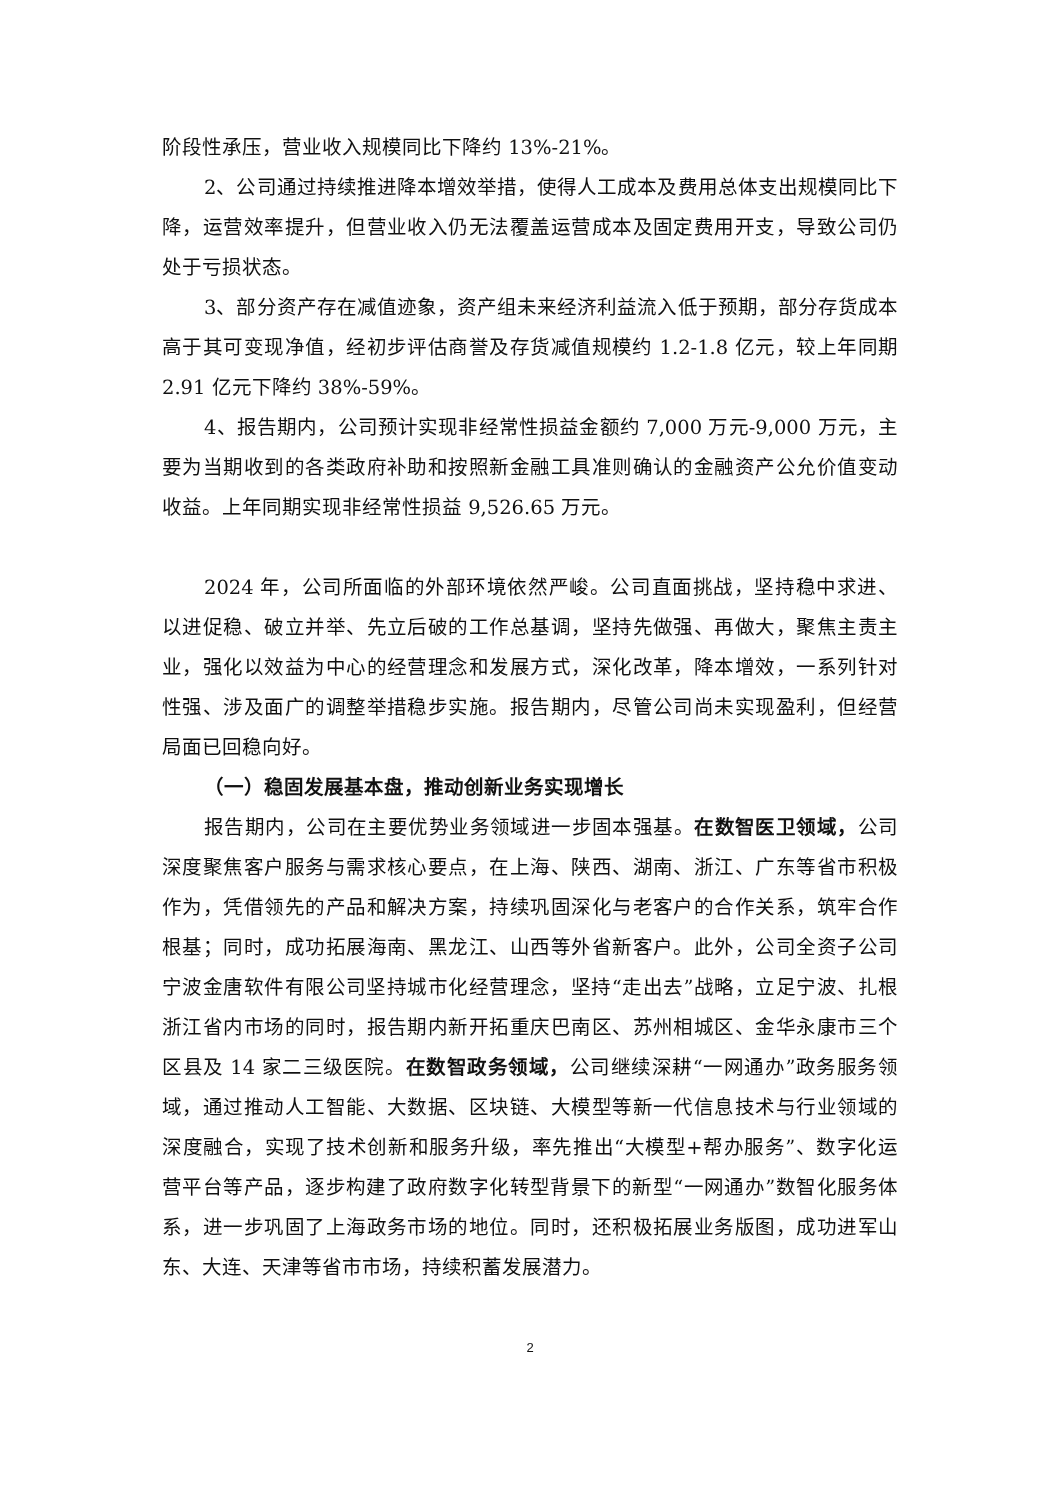阶段性承压，营业收入规模同比下降约 13%-21%。
2、公司通过持续推进降本增效举措，使得人工成本及费用总体支出规模同比下降，运营效率提升，但营业收入仍无法覆盖运营成本及固定费用开支，导致公司仍处于亏损状态。
3、部分资产存在减值迹象，资产组未来经济利益流入低于预期，部分存货成本高于其可变现净值，经初步评估商誉及存货减值规模约 1.2-1.8 亿元，较上年同期 2.91 亿元下降约 38%-59%。
4、报告期内，公司预计实现非经常性损益金额约 7,000 万元-9,000 万元，主要为当期收到的各类政府补助和按照新金融工具准则确认的金融资产公允价值变动收益。上年同期实现非经常性损益 9,526.65 万元。
2024 年，公司所面临的外部环境依然严峻。公司直面挑战，坚持稳中求进、以进促稳、破立并举、先立后破的工作总基调，坚持先做强、再做大，聚焦主责主业，强化以效益为中心的经营理念和发展方式，深化改革，降本增效，一系列针对性强、涉及面广的调整举措稳步实施。报告期内，尽管公司尚未实现盈利，但经营局面已回稳向好。
（一）稳固发展基本盘，推动创新业务实现增长
报告期内，公司在主要优势业务领域进一步固本强基。在数智医卫领域，公司深度聚焦客户服务与需求核心要点，在上海、陕西、湖南、浙江、广东等省市积极作为，凭借领先的产品和解决方案，持续巩固深化与老客户的合作关系，筑牢合作根基；同时，成功拓展海南、黑龙江、山西等外省新客户。此外，公司全资子公司宁波金唐软件有限公司坚持城市化经营理念，坚持“走出去”战略，立足宁波、扎根浙江省内市场的同时，报告期内新开拓重庆巴南区、苏州相城区、金华永康市三个区县及 14 家二三级医院。在数智政务领域，公司继续深耕“一网通办”政务服务领域，通过推动人工智能、大数据、区块链、大模型等新一代信息技术与行业领域的深度融合，实现了技术创新和服务升级，率先推出“大模型+帮办服务”、数字化运营平台等产品，逐步构建了政府数字化转型背景下的新型“一网通办”数智化服务体系，进一步巩固了上海政务市场的地位。同时，还积极拓展业务版图，成功进军山东、大连、天津等省市市场，持续积蓄发展潜力。
2